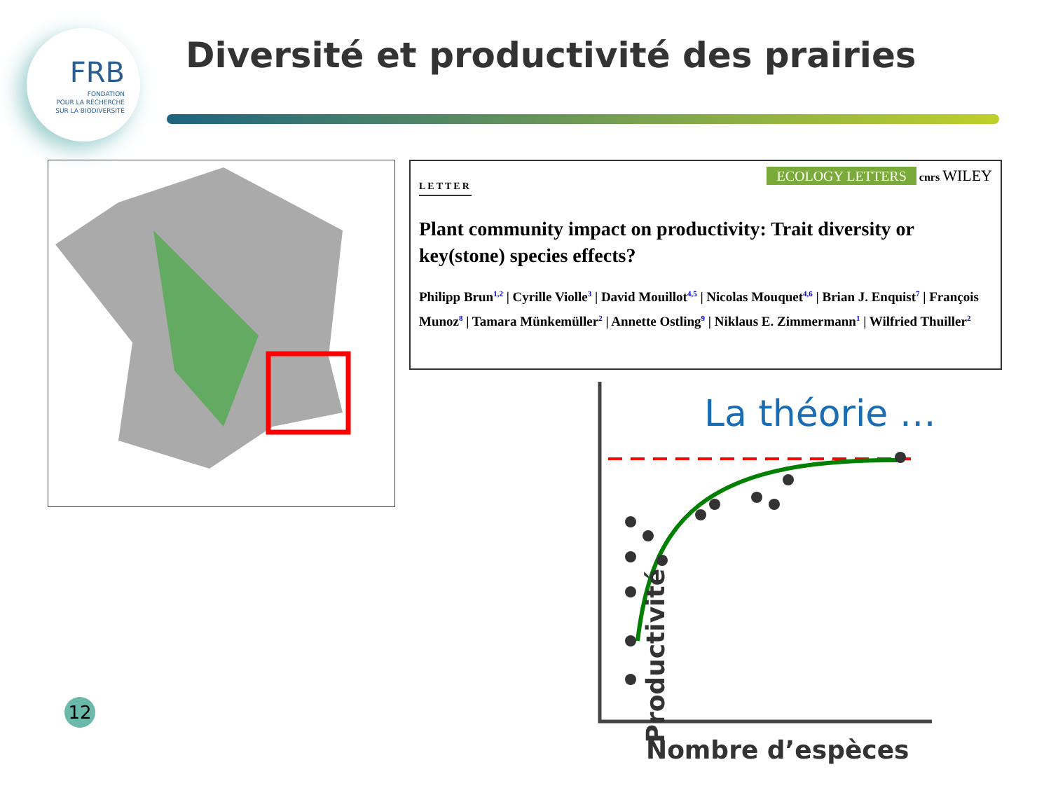FRB
FONDATION
POUR LA RECHERCHE
SUR LA BIODIVERSITÉ
Diversité et productivité des prairies
LETTER
ECOLOGY LETTERS cnrs WILEY
Plant community impact on productivity: Trait diversity or key(stone) species effects?
Philipp Brun<sup>1,2</sup> | Cyrille Violle<sup>3</sup> | David Mouillot<sup>4,5</sup> | Nicolas Mouquet<sup>4,6</sup> | Brian J. Enquist<sup>7</sup> | François Munoz<sup>8</sup> | Tamara Münkemüller<sup>2</sup> | Annette Ostling<sup>9</sup> | Niklaus E. Zimmermann<sup>1</sup> | Wilfried Thuiller<sup>2</sup>
La théorie …
Productivité
Nombre d’espèces
12